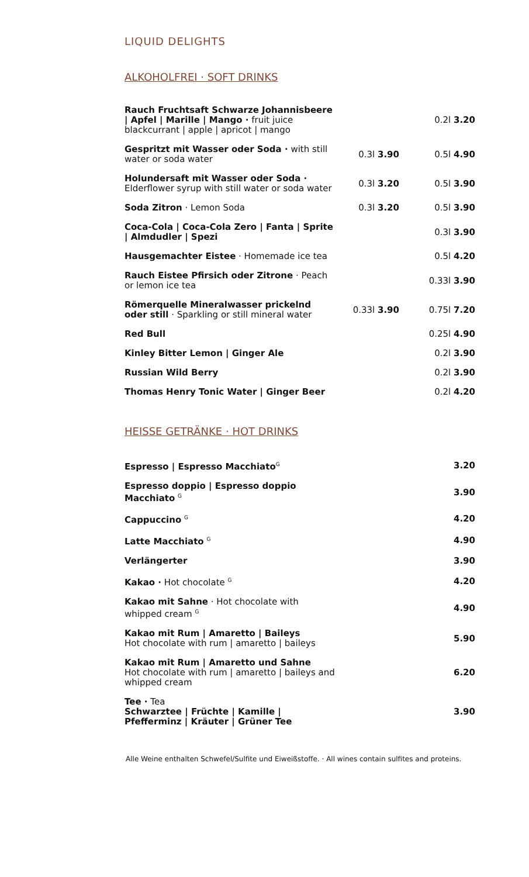LIQUID DELIGHTS
ALKOHOLFREI · SOFT DRINKS
| Rauch Fruchtsaft Schwarze Johannisbeere / Apfel / Marille / Mango · fruit juice blackcurrant / apple / apricot / mango | | 0.2l 3.20 |
| Gespritzt mit Wasser oder Soda · with still water or soda water | 0.3l 3.90 | 0.5l 4.90 |
| Holundersaft mit Wasser oder Soda · Elderflower syrup with still water or soda water | 0.3l 3.20 | 0.5l 3.90 |
| Soda Zitron · Lemon Soda | 0.3l 3.20 | 0.5l 3.90 |
| Coca-Cola / Coca-Cola Zero / Fanta / Sprite / Almdudler / Spezi | | 0.3l 3.90 |
| Hausgemachter Eistee · Homemade ice tea | | 0.5l 4.20 |
| Rauch Eistee Pfirsich oder Zitrone · Peach or lemon ice tea | | 0.33l 3.90 |
| Römerquelle Mineralwasser prickelnd oder still · Sparkling or still mineral water | 0.33l 3.90 | 0.75l 7.20 |
| Red Bull | | 0.25l 4.90 |
| Kinley Bitter Lemon / Ginger Ale | | 0.2l 3.90 |
| Russian Wild Berry | | 0.2l 3.90 |
| Thomas Henry Tonic Water / Ginger Beer | | 0.2l 4.20 |
HEISSE GETRÄNKE · HOT DRINKS
| Espresso / Espresso Macchiato<sup>G</sup> | 3.20 |
| Espresso doppio / Espresso doppio Macchiato <sup>G</sup> | 3.90 |
| Cappuccino <sup>G</sup> | 4.20 |
| Latte Macchiato <sup>G</sup> | 4.90 |
| Verlängerter | 3.90 |
| Kakao · Hot chocolate <sup>G</sup> | 4.20 |
| Kakao mit Sahne · Hot chocolate with whipped cream <sup>G</sup> | 4.90 |
| Kakao mit Rum / Amaretto / Baileys Hot chocolate with rum / amaretto / baileys | 5.90 |
| Kakao mit Rum / Amaretto und Sahne Hot chocolate with rum / amaretto / baileys and whipped cream | 6.20 |
| Tee · Tea Schwarztee / Früchte / Kamille / Pfefferminz / Kräuter / Grüner Tee | 3.90 |
Alle Weine enthalten Schwefel/Sulfite und Eiweißstoffe. · All wines contain sulfites and proteins.